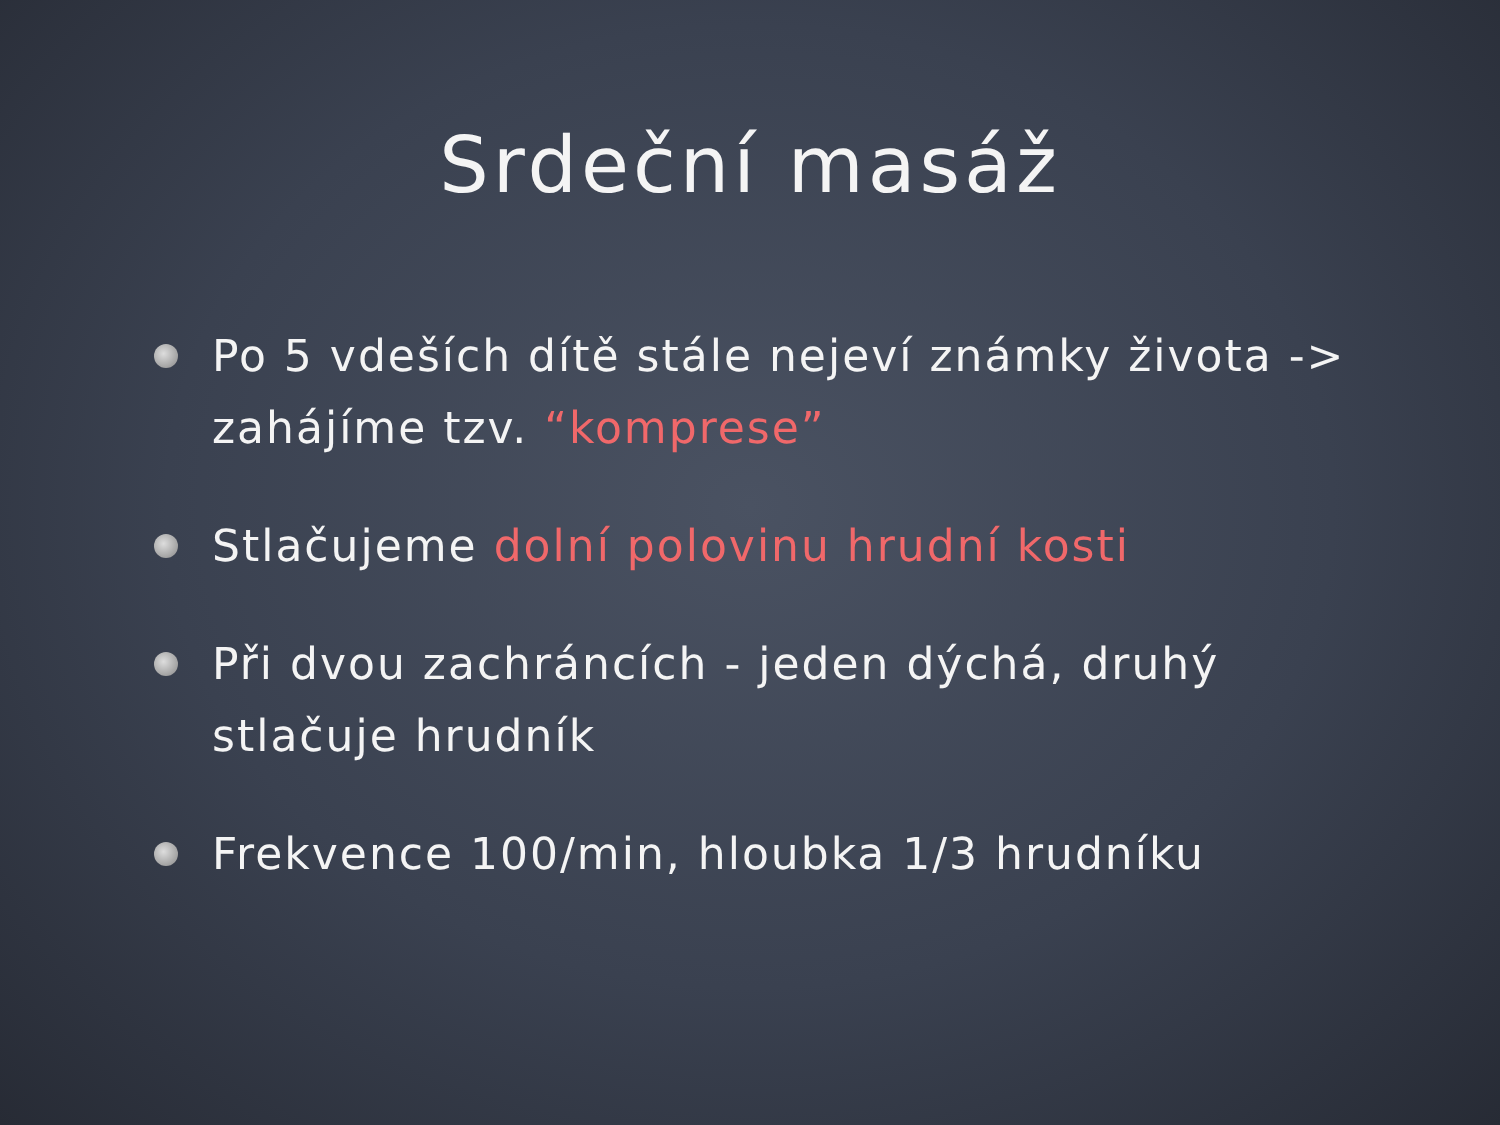Srdeční masáž
Po 5 vdeších dítě stále nejeví známky života -> zahájíme tzv. “komprese”
Stlačujeme dolní polovinu hrudní kosti
Při dvou zachráncích - jeden dýchá, druhý stlačuje hrudník
Frekvence 100/min, hloubka 1/3 hrudníku